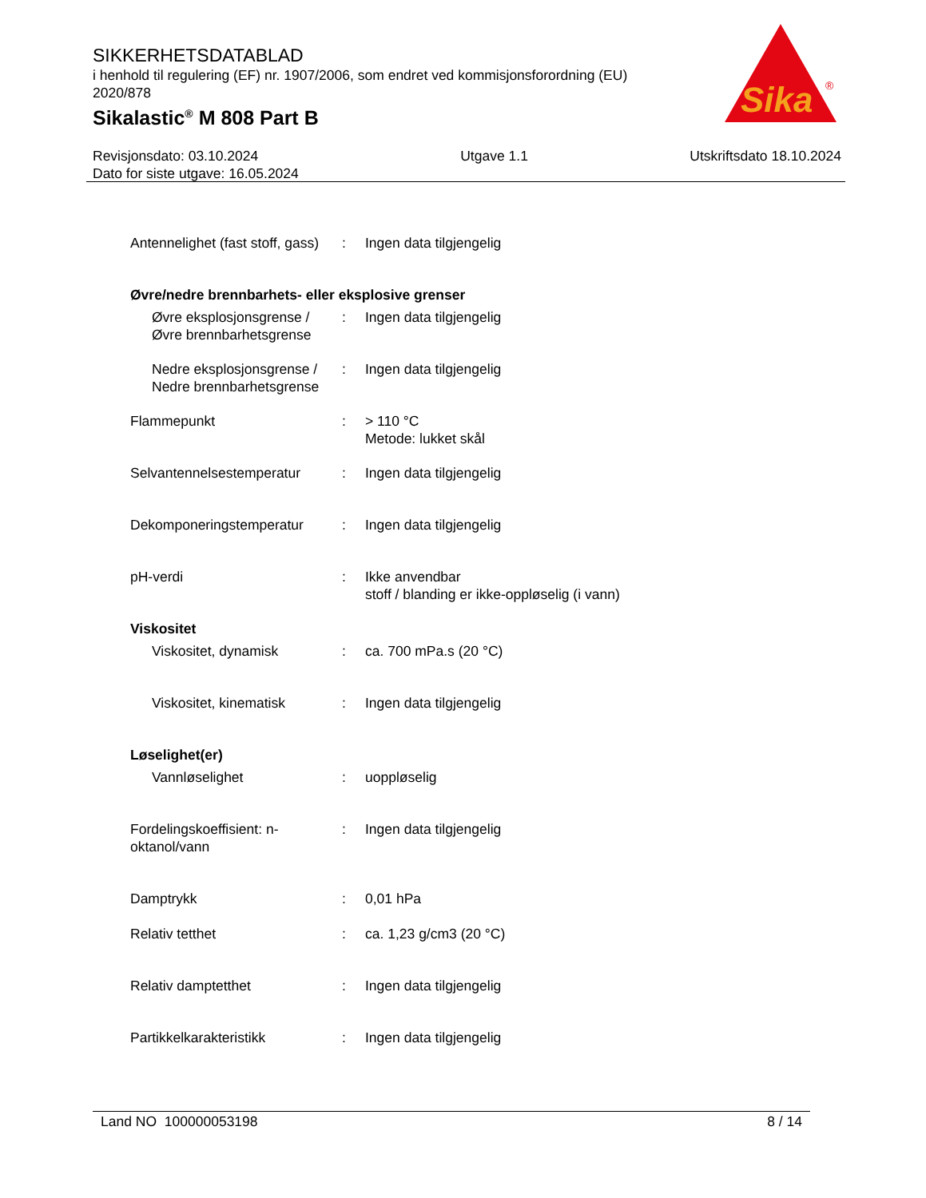SIKKERHETSDATABLAD
i henhold til regulering (EF) nr. 1907/2006, som endret ved kommisjonsforordning (EU) 2020/878
Sikalastic<sup>®</sup> M 808 Part B
Sika
®
Revisjonsdato: 03.10.2024
Dato for siste utgave: 16.05.2024
Utgave 1.1 Utskriftsdato 18.10.2024
Antennelighet (fast stoff, gass)
: Ingen data tilgjengelig
Øvre/nedre brennbarhets- eller eksplosive grenser
Øvre eksplosjonsgrense / Øvre brennbarhetsgrense
: Ingen data tilgjengelig
Nedre eksplosjonsgrense / Nedre brennbarhetsgrense
: Ingen data tilgjengelig
Flammepunkt : > 110 °C
Metode: lukket skål
Selvantennelsestemperatur : Ingen data tilgjengelig
Dekomponeringstemperatur : Ingen data tilgjengelig
pH-verdi : Ikke anvendbar
stoff / blanding er ikke-oppløselig (i vann)
Viskositet
Viskositet, dynamisk : ca. 700 mPa.s (20 °C)
Viskositet, kinematisk : Ingen data tilgjengelig
Løselighet(er)
Vannløselighet : uoppløselig
Fordelingskoeffisient: n-oktanol/vann
: Ingen data tilgjengelig
Damptrykk : 0,01 hPa
Relativ tetthet : ca. 1,23 g/cm3 (20 °C)
Relativ damptetthet : Ingen data tilgjengelig
Partikkelkarakteristikk : Ingen data tilgjengelig
Land NO 100000053198 8 / 14